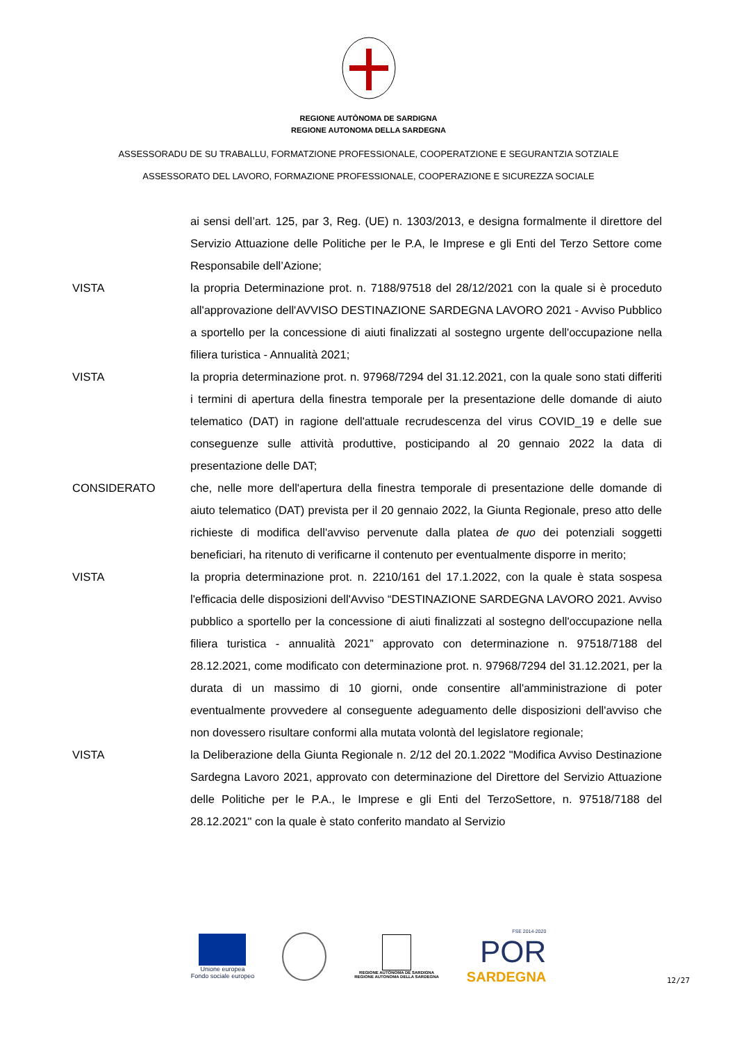REGIONE AUTÒNOMA DE SARDIGNA
REGIONE AUTONOMA DELLA SARDEGNA
ASSESSORADU DE SU TRABALLU, FORMATZIONE PROFESSIONALE, COOPERATZIONE E SEGURANTZIA SOTZIALE
ASSESSORATO DEL LAVORO, FORMAZIONE PROFESSIONALE, COOPERAZIONE E SICUREZZA SOCIALE
ai sensi dell’art. 125, par 3, Reg. (UE) n. 1303/2013, e designa formalmente il direttore del Servizio Attuazione delle Politiche per le P.A, le Imprese e gli Enti del Terzo Settore come Responsabile dell’Azione;
VISTA la propria Determinazione prot. n. 7188/97518 del 28/12/2021 con la quale si è proceduto all'approvazione dell'AVVISO DESTINAZIONE SARDEGNA LAVORO 2021 - Avviso Pubblico a sportello per la concessione di aiuti finalizzati al sostegno urgente dell'occupazione nella filiera turistica - Annualità 2021;
VISTA la propria determinazione prot. n. 97968/7294 del 31.12.2021, con la quale sono stati differiti i termini di apertura della finestra temporale per la presentazione delle domande di aiuto telematico (DAT) in ragione dell'attuale recrudescenza del virus COVID_19 e delle sue conseguenze sulle attività produttive, posticipando al 20 gennaio 2022 la data di presentazione delle DAT;
CONSIDERATO che, nelle more dell'apertura della finestra temporale di presentazione delle domande di aiuto telematico (DAT) prevista per il 20 gennaio 2022, la Giunta Regionale, preso atto delle richieste di modifica dell'avviso pervenute dalla platea de quo dei potenziali soggetti beneficiari, ha ritenuto di verificarne il contenuto per eventualmente disporre in merito;
VISTA la propria determinazione prot. n. 2210/161 del 17.1.2022, con la quale è stata sospesa l'efficacia delle disposizioni dell'Avviso “DESTINAZIONE SARDEGNA LAVORO 2021. Avviso pubblico a sportello per la concessione di aiuti finalizzati al sostegno dell'occupazione nella filiera turistica - annualità 2021” approvato con determinazione n. 97518/7188 del 28.12.2021, come modificato con determinazione prot. n. 97968/7294 del 31.12.2021, per la durata di un massimo di 10 giorni, onde consentire all'amministrazione di poter eventualmente provvedere al conseguente adeguamento delle disposizioni dell'avviso che non dovessero risultare conformi alla mutata volontà del legislatore regionale;
VISTA la Deliberazione della Giunta Regionale n. 2/12 del 20.1.2022 "Modifica Avviso Destinazione Sardegna Lavoro 2021, approvato con determinazione del Direttore del Servizio Attuazione delle Politiche per le P.A., le Imprese e gli Enti del TerzoSettore, n. 97518/7188 del 28.12.2021" con la quale è stato conferito mandato al Servizio
Unione europea
Fondo sociale europeo
REGIONE AUTÒNOMA DE SARDIGNA
REGIONE AUTONOMA DELLA SARDEGNA
FSE 2014-2020
POR
SARDEGNA
12/27